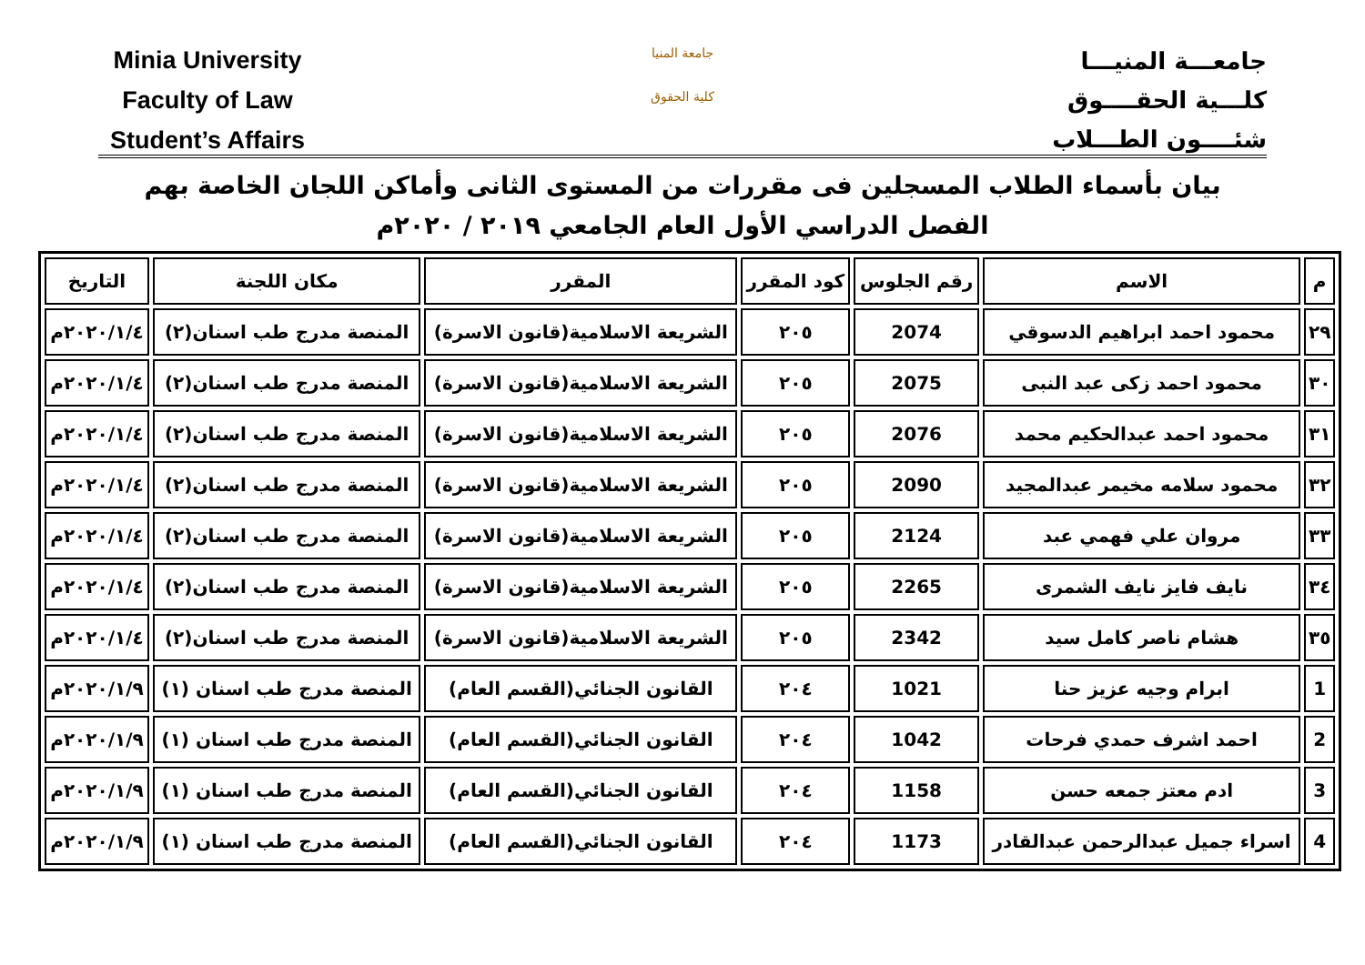Minia University
Faculty of Law
Student’s Affairs
جامعة المنيا
كلية الحقوق
جامعـــة المنيـــا
كلـــية الحقــــوق
شئــــون الطـــلاب
بيان بأسماء الطلاب المسجلين فى مقررات من المستوى الثانى وأماكن اللجان الخاصة بهم
الفصل الدراسي الأول العام الجامعي ٢٠١٩ / ٢٠٢٠م
| م | الاسم | رقم الجلوس | كود المقرر | المقرر | مكان اللجنة | التاريخ |
| --- | --- | --- | --- | --- | --- | --- |
| ٢٩ | محمود احمد ابراهيم الدسوقي | 2074 | ٢٠٥ | الشريعة الاسلامية(قانون الاسرة) | المنصة مدرج طب اسنان(٢) | ٢٠٢٠/١/٤م |
| ٣٠ | محمود احمد زكى عبد النبى | 2075 | ٢٠٥ | الشريعة الاسلامية(قانون الاسرة) | المنصة مدرج طب اسنان(٢) | ٢٠٢٠/١/٤م |
| ٣١ | محمود احمد عبدالحكيم محمد | 2076 | ٢٠٥ | الشريعة الاسلامية(قانون الاسرة) | المنصة مدرج طب اسنان(٢) | ٢٠٢٠/١/٤م |
| ٣٢ | محمود سلامه مخيمر عبدالمجيد | 2090 | ٢٠٥ | الشريعة الاسلامية(قانون الاسرة) | المنصة مدرج طب اسنان(٢) | ٢٠٢٠/١/٤م |
| ٣٣ | مروان علي فهمي عبد | 2124 | ٢٠٥ | الشريعة الاسلامية(قانون الاسرة) | المنصة مدرج طب اسنان(٢) | ٢٠٢٠/١/٤م |
| ٣٤ | نايف فايز نايف الشمرى | 2265 | ٢٠٥ | الشريعة الاسلامية(قانون الاسرة) | المنصة مدرج طب اسنان(٢) | ٢٠٢٠/١/٤م |
| ٣٥ | هشام ناصر كامل سيد | 2342 | ٢٠٥ | الشريعة الاسلامية(قانون الاسرة) | المنصة مدرج طب اسنان(٢) | ٢٠٢٠/١/٤م |
| 1 | ابرام وجيه عزيز حنا | 1021 | ٢٠٤ | القانون الجنائي(القسم العام) | المنصة مدرج طب اسنان (١) | ٢٠٢٠/١/٩م |
| 2 | احمد اشرف حمدي فرحات | 1042 | ٢٠٤ | القانون الجنائي(القسم العام) | المنصة مدرج طب اسنان (١) | ٢٠٢٠/١/٩م |
| 3 | ادم معتز جمعه حسن | 1158 | ٢٠٤ | القانون الجنائي(القسم العام) | المنصة مدرج طب اسنان (١) | ٢٠٢٠/١/٩م |
| 4 | اسراء جميل عبدالرحمن عبدالقادر | 1173 | ٢٠٤ | القانون الجنائي(القسم العام) | المنصة مدرج طب اسنان (١) | ٢٠٢٠/١/٩م |